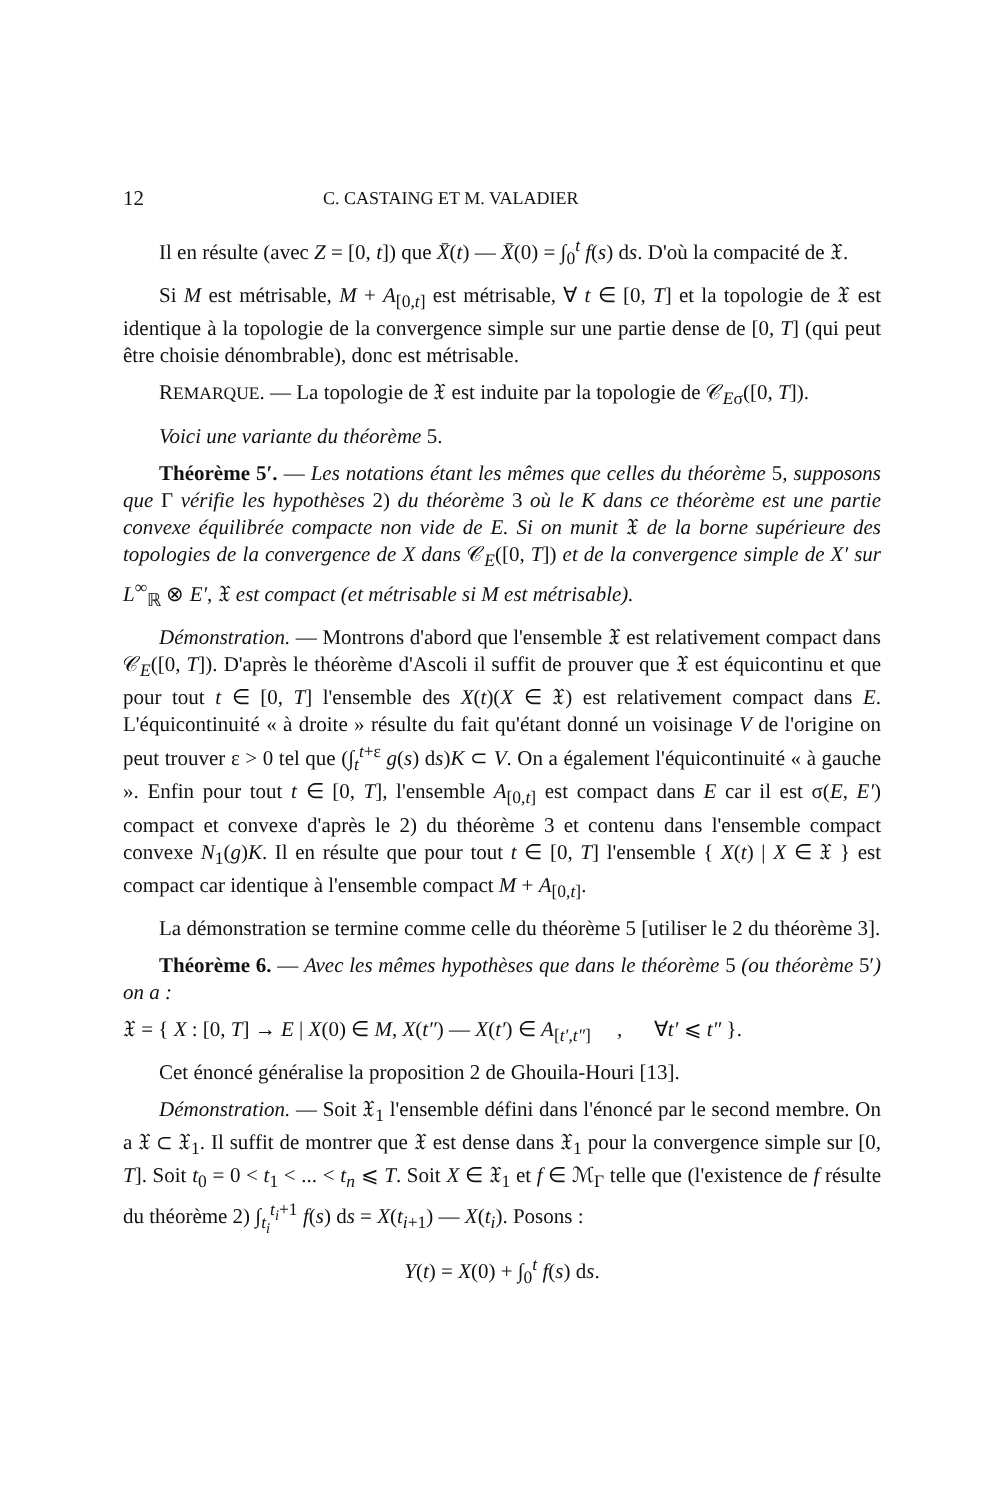12 C. CASTAING ET M. VALADIER
Il en résulte (avec Z = [0, t]) que X̄(t) — X̄(0) = ∫<sub>0</sub><sup>t</sup> f(s) ds. D'où la compacité de 𝔛.
Si M est métrisable, M + A<sub>[0,t]</sub> est métrisable, ∀ t ∈ [0, T] et la topologie de 𝔛 est identique à la topologie de la convergence simple sur une partie dense de [0, T] (qui peut être choisie dénombrable), donc est métrisable.
REMARQUE. — La topologie de 𝔛 est induite par la topologie de 𝒞<sub>Eσ</sub>([0, T]).
Voici une variante du théorème 5.
Théorème 5′. — Les notations étant les mêmes que celles du théorème 5, supposons que Γ vérifie les hypothèses 2) du théorème 3 où le K dans ce théorème est une partie convexe équilibrée compacte non vide de E. Si on munit 𝔛 de la borne supérieure des topologies de la convergence de X dans 𝒞<sub>E</sub>([0, T]) et de la convergence simple de X′ sur L<sup>∞</sup><sub>ℝ</sub> ⊗ E′, 𝔛 est compact (et métrisable si M est métrisable).
Démonstration. — Montrons d'abord que l'ensemble 𝔛 est relativement compact dans 𝒞<sub>E</sub>([0, T]). D'après le théorème d'Ascoli il suffit de prouver que 𝔛 est équicontinu et que pour tout t ∈ [0, T] l'ensemble des X(t)(X ∈ 𝔛) est relativement compact dans E. L'équicontinuité « à droite » résulte du fait qu'étant donné un voisinage V de l'origine on peut trouver ε > 0 tel que (∫<sub>t</sub><sup>t+ε</sup> g(s) ds)K ⊂ V. On a également l'équicontinuité « à gauche ». Enfin pour tout t ∈ [0, T], l'ensemble A<sub>[0,t]</sub> est compact dans E car il est σ(E, E′) compact et convexe d'après le 2) du théorème 3 et contenu dans l'ensemble compact convexe N<sub>1</sub>(g)K. Il en résulte que pour tout t ∈ [0, T] l'ensemble { X(t) | X ∈ 𝔛 } est compact car identique à l'ensemble compact M + A<sub>[0,t]</sub>.
La démonstration se termine comme celle du théorème 5 [utiliser le 2 du théorème 3].
Théorème 6. — Avec les mêmes hypothèses que dans le théorème 5 (ou théorème 5′) on a :
𝔛 = { X : [0, T] → E | X(0) ∈ M, X(t″) — X(t′) ∈ A<sub>[t′,t″]</sub> , ∀t′ ⩽ t″ }.
Cet énoncé généralise la proposition 2 de Ghouila-Houri [13].
Démonstration. — Soit 𝔛<sub>1</sub> l'ensemble défini dans l'énoncé par le second membre. On a 𝔛 ⊂ 𝔛<sub>1</sub>. Il suffit de montrer que 𝔛 est dense dans 𝔛<sub>1</sub> pour la convergence simple sur [0, T]. Soit t<sub>0</sub> = 0 < t<sub>1</sub> < ... < t<sub>n</sub> ⩽ T. Soit X ∈ 𝔛<sub>1</sub> et f ∈ ℳ<sub>Γ</sub> telle que (l'existence de f résulte du théorème 2) ∫<sub>t<sub>i</sub></sub><sup>t<sub>i</sub>+1</sup> f(s) ds = X(t<sub>i+1</sub>) — X(t<sub>i</sub>). Posons :
Y(t) = X(0) + ∫<sub>0</sub><sup>t</sup> f(s) ds.